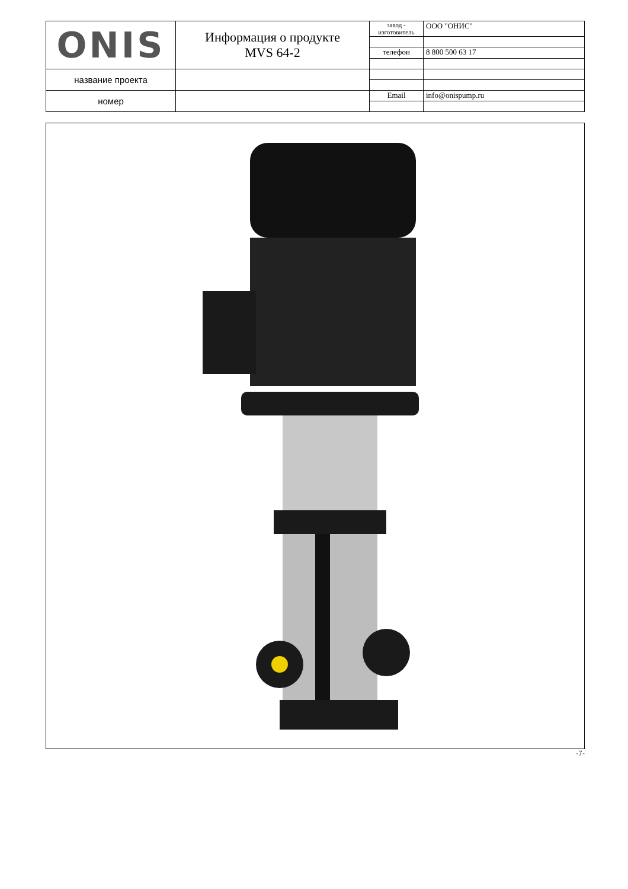| ONIS | Информация о продукте MVS 64-2 | завод - изготовитель | ООО "ОНИС" |
| | | телефон | 8 800 500 63 17 |
| название проекта | | | |
| номер | | Email | info@onispump.ru |
-7-